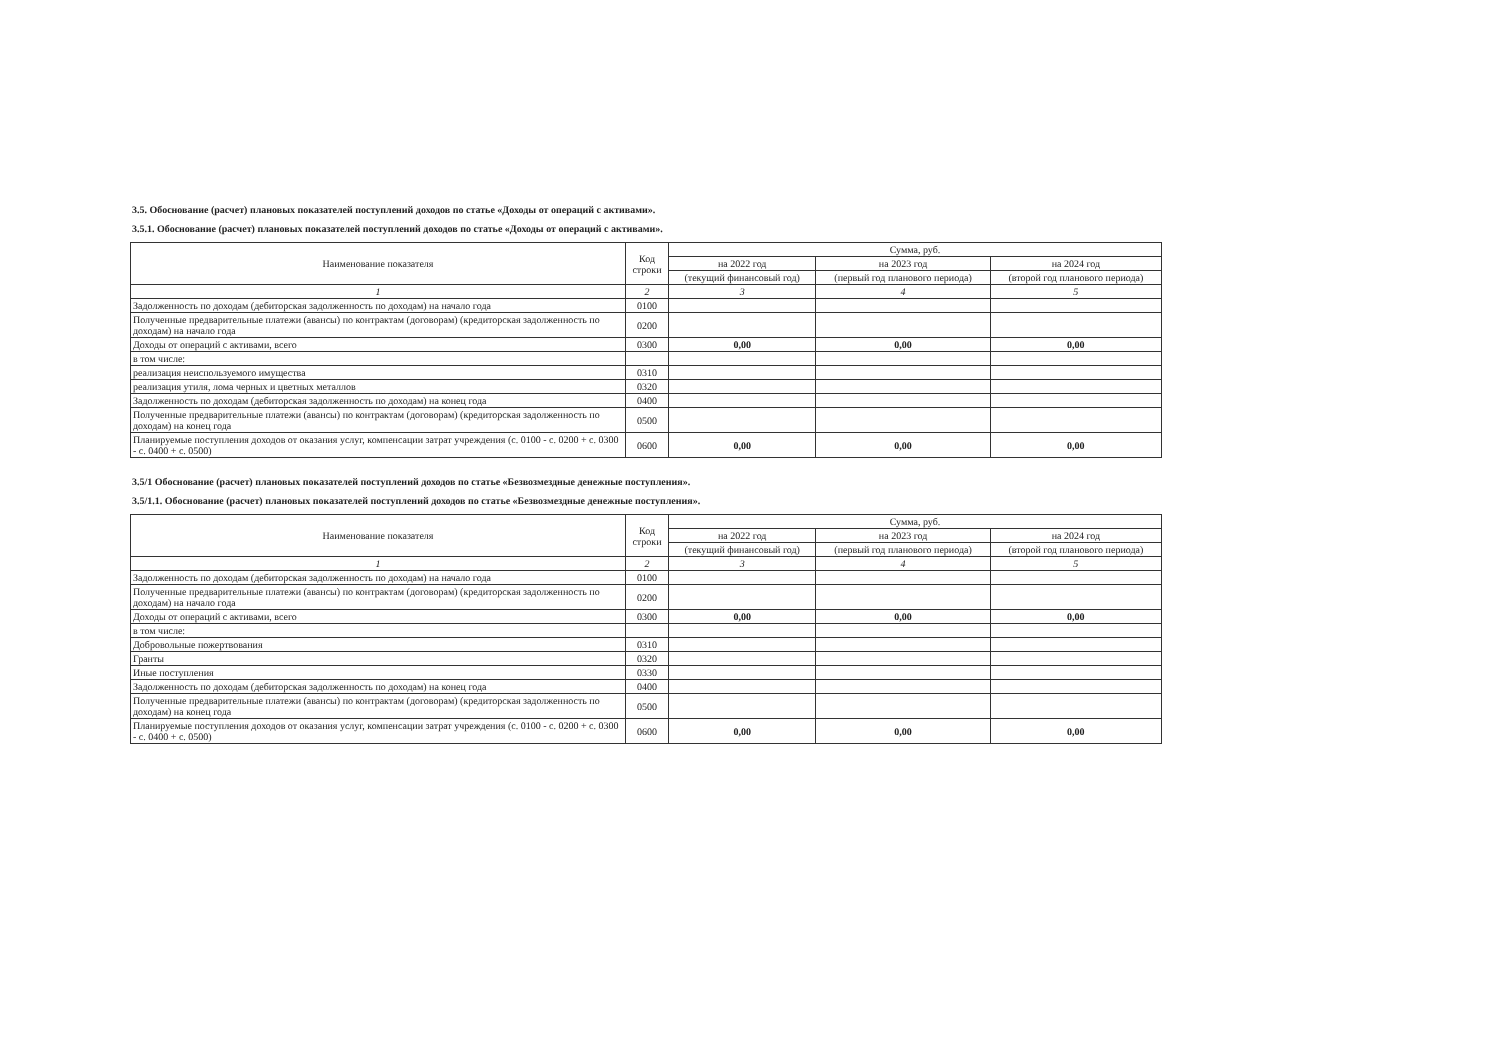3.5. Обоснование (расчет) плановых показателей поступлений доходов по статье «Доходы от операций с активами».
3.5.1. Обоснование (расчет) плановых показателей поступлений доходов по статье «Доходы от операций с активами».
| Наименование показателя | Код строки | Сумма, руб. | | |
| --- | --- | --- | --- | --- |
| | | на 2022 год | на 2023 год | на 2024 год |
| | | (текущий финансовый год) | (первый год планового периода) | (второй год планового периода) |
| 1 | 2 | 3 | 4 | 5 |
| Задолженность по доходам (дебиторская задолженность по доходам) на начало года | 0100 | | | |
| Полученные предварительные платежи (авансы) по контрактам (договорам) (кредиторская задолженность по доходам) на начало года | 0200 | | | |
| Доходы от операций с активами, всего | 0300 | 0,00 | 0,00 | 0,00 |
| в том числе: | | | | |
| реализация неиспользуемого имущества | 0310 | | | |
| реализация утиля, лома черных и цветных металлов | 0320 | | | |
| Задолженность по доходам (дебиторская задолженность по доходам) на конец года | 0400 | | | |
| Полученные предварительные платежи (авансы) по контрактам (договорам) (кредиторская задолженность по доходам) на конец года | 0500 | | | |
| Планируемые поступления доходов от оказания услуг, компенсации затрат учреждения (с. 0100 - с. 0200 + с. 0300 - с. 0400 + с. 0500) | 0600 | 0,00 | 0,00 | 0,00 |
3.5/1 Обоснование (расчет) плановых показателей поступлений доходов по статье «Безвозмездные денежные поступления».
3.5/1.1. Обоснование (расчет) плановых показателей поступлений доходов по статье «Безвозмездные денежные поступления».
| Наименование показателя | Код строки | Сумма, руб. | | |
| --- | --- | --- | --- | --- |
| | | на 2022 год | на 2023 год | на 2024 год |
| | | (текущий финансовый год) | (первый год планового периода) | (второй год планового периода) |
| 1 | 2 | 3 | 4 | 5 |
| Задолженность по доходам (дебиторская задолженность по доходам) на начало года | 0100 | | | |
| Полученные предварительные платежи (авансы) по контрактам (договорам) (кредиторская задолженность по доходам) на начало года | 0200 | | | |
| Доходы от операций с активами, всего | 0300 | 0,00 | 0,00 | 0,00 |
| в том числе: | | | | |
| Добровольные пожертвования | 0310 | | | |
| Гранты | 0320 | | | |
| Иные поступления | 0330 | | | |
| Задолженность по доходам (дебиторская задолженность по доходам) на конец года | 0400 | | | |
| Полученные предварительные платежи (авансы) по контрактам (договорам) (кредиторская задолженность по доходам) на конец года | 0500 | | | |
| Планируемые поступления доходов от оказания услуг, компенсации затрат учреждения (с. 0100 - с. 0200 + с. 0300 - с. 0400 + с. 0500) | 0600 | 0,00 | 0,00 | 0,00 |